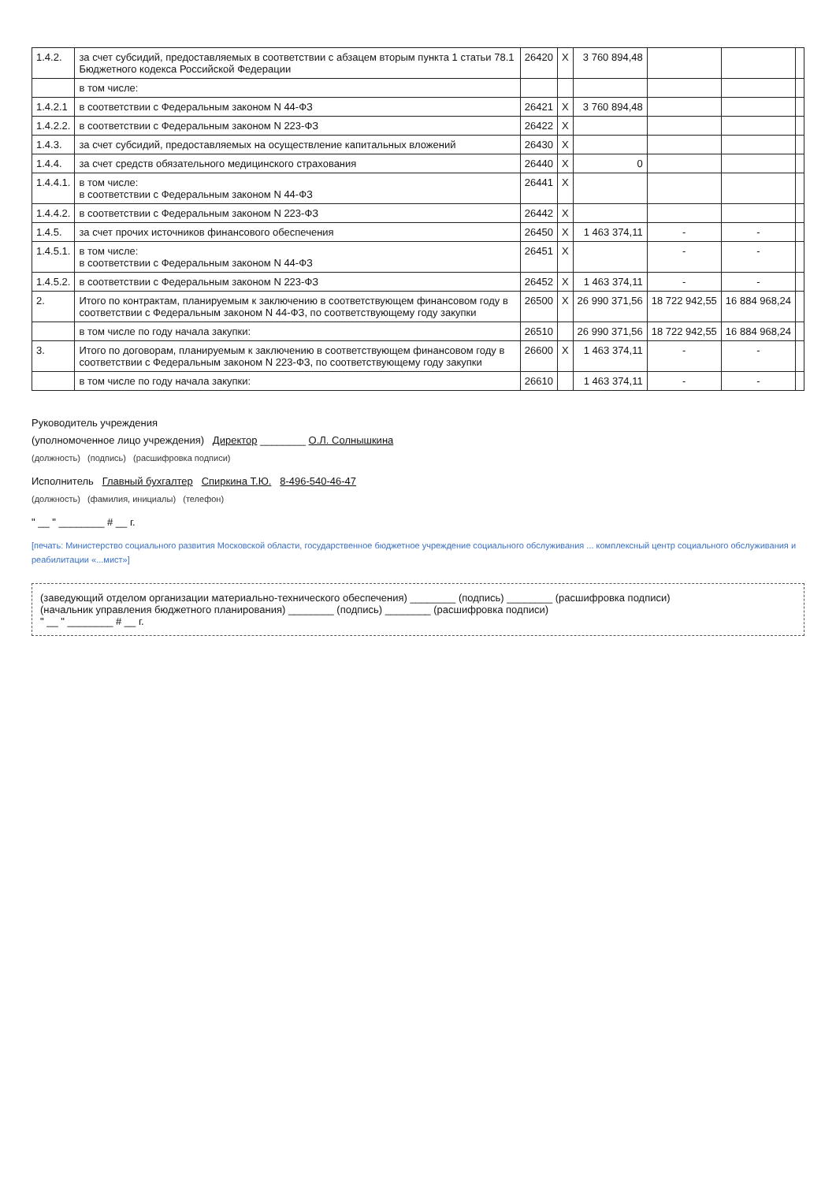| 1.4.2. | за счет субсидий, предоставляемых в соответствии с абзацем вторым пункта 1 статьи 78.1 Бюджетного кодекса Российской Федерации | 26420 | X | 3 760 894,48 | | | |
| | в том числе: | | | | | | |
| 1.4.2.1 | в соответствии с Федеральным законом N 44-ФЗ | 26421 | X | 3 760 894,48 | | | |
| 1.4.2.2. | в соответствии с Федеральным законом N 223-ФЗ | 26422 | X | | | | |
| 1.4.3. | за счет субсидий, предоставляемых на осуществление капитальных вложений | 26430 | X | | | | |
| 1.4.4. | за счет средств обязательного медицинского страхования | 26440 | X | 0 | | | |
| 1.4.4.1. | в том числе: в соответствии с Федеральным законом N 44-ФЗ | 26441 | X | | | | |
| 1.4.4.2. | в соответствии с Федеральным законом N 223-ФЗ | 26442 | X | | | | |
| 1.4.5. | за счет прочих источников финансового обеспечения | 26450 | X | 1 463 374,11 | - | - | |
| 1.4.5.1. | в том числе: в соответствии с Федеральным законом N 44-ФЗ | 26451 | X | | - | - | |
| 1.4.5.2. | в соответствии с Федеральным законом N 223-ФЗ | 26452 | X | 1 463 374,11 | - | - | |
| 2. | Итого по контрактам, планируемым к заключению в соответствующем финансовом году в соответствии с Федеральным законом N 44-ФЗ, по соответствующему году закупки | 26500 | X | 26 990 371,56 | 18 722 942,55 | 16 884 968,24 | |
| | в том числе по году начала закупки: | 26510 | | 26 990 371,56 | 18 722 942,55 | 16 884 968,24 | |
| 3. | Итого по договорам, планируемым к заключению в соответствующем финансовом году в соответствии с Федеральным законом N 223-ФЗ, по соответствующему году закупки | 26600 | X | 1 463 374,11 | - | - | |
| | в том числе по году начала закупки: | 26610 | | 1 463 374,11 | - | - | |
Руководитель учреждения
(уполномоченное лицо учреждения) Директор ________ О.Л. Солнышкина
(должность) (подпись) (расшифровка подписи)
Исполнитель Главный бухгалтер Спиркина Т.Ю. 8-496-540-46-47
(должность) (фамилия, инициалы) (телефон)
" __ " ________ # __ г.
[печать: Министерство социального развития Московской области, государственное бюджетное учреждение социального обслуживания ... комплексный центр социального обслуживания и реабилитации «...мист»]
(заведующий отделом организации материально-технического обеспечения) ________ (подпись) ________ (расшифровка подписи)
(начальник управления бюджетного планирования) ________ (подпись) ________ (расшифровка подписи)
" __ " ________ # __ г.